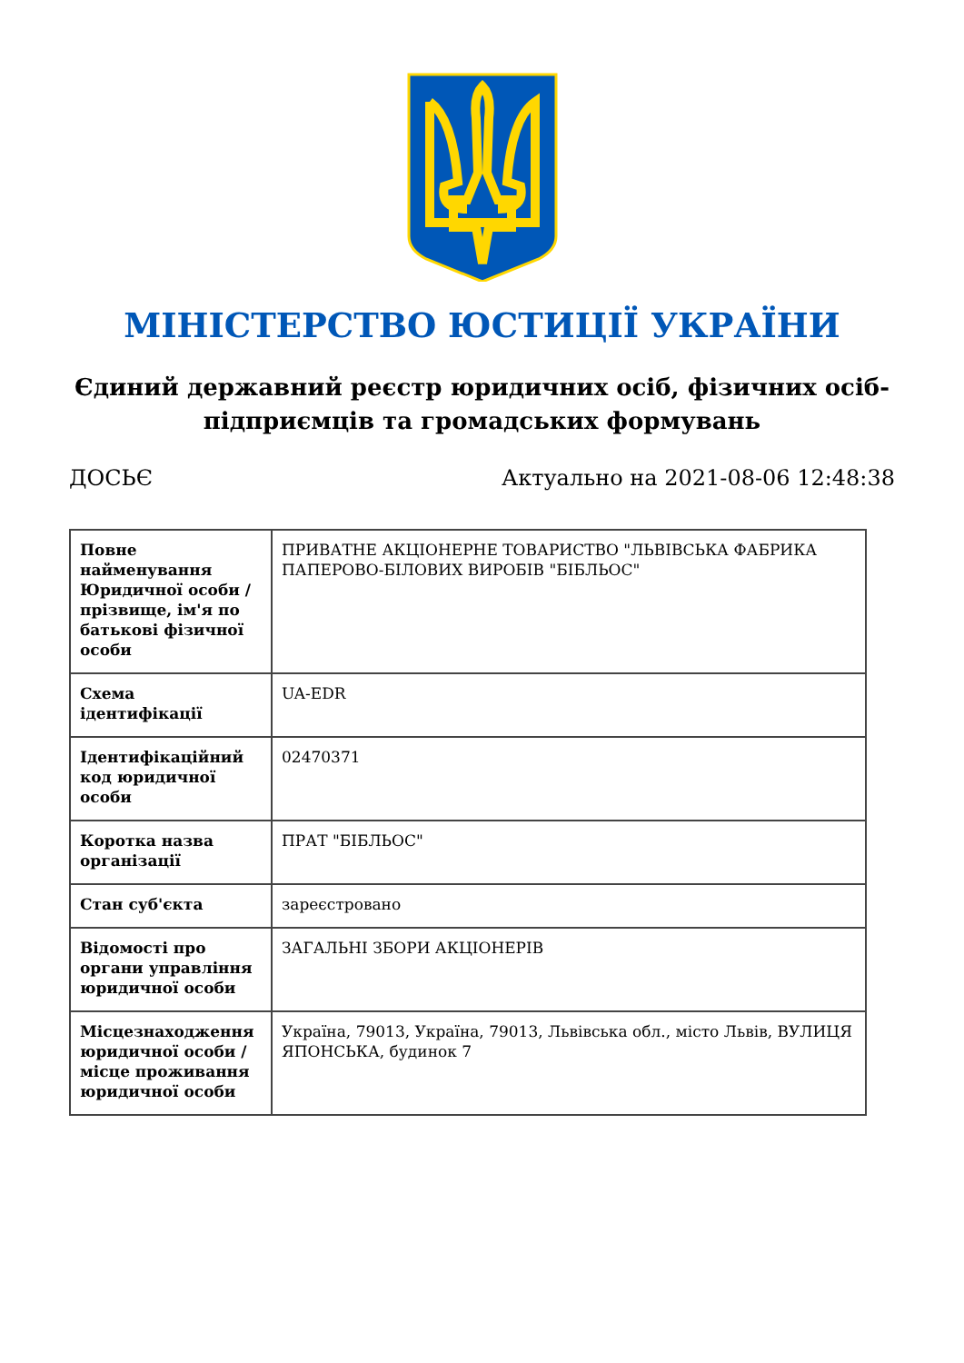МІНІСТЕРСТВО ЮСТИЦІЇ УКРАЇНИ
Єдиний державний реєстр юридичних осіб, фізичних осіб-підприємців та громадських формувань
ДОСЬЄ Актуально на 2021-08-06 12:48:38
| Повне найменування Юридичної особи / прізвище, ім'я по батькові фізичної особи | ПРИВАТНЕ АКЦІОНЕРНЕ ТОВАРИСТВО "ЛЬВІВСЬКА ФАБРИКА ПАПЕРОВО-БІЛОВИХ ВИРОБІВ "БІБЛЬОС" |
| Схема ідентифікації | UA-EDR |
| Ідентифікаційний код юридичної особи | 02470371 |
| Коротка назва організації | ПРАТ "БІБЛЬОС" |
| Стан суб'єкта | зареєстровано |
| Відомості про органи управління юридичної особи | ЗАГАЛЬНІ ЗБОРИ АКЦІОНЕРІВ |
| Місцезнаходження юридичної особи / місце проживання юридичної особи | Україна, 79013, Україна, 79013, Львівська обл., місто Львів, ВУЛИЦЯ ЯПОНСЬКА, будинок 7 |